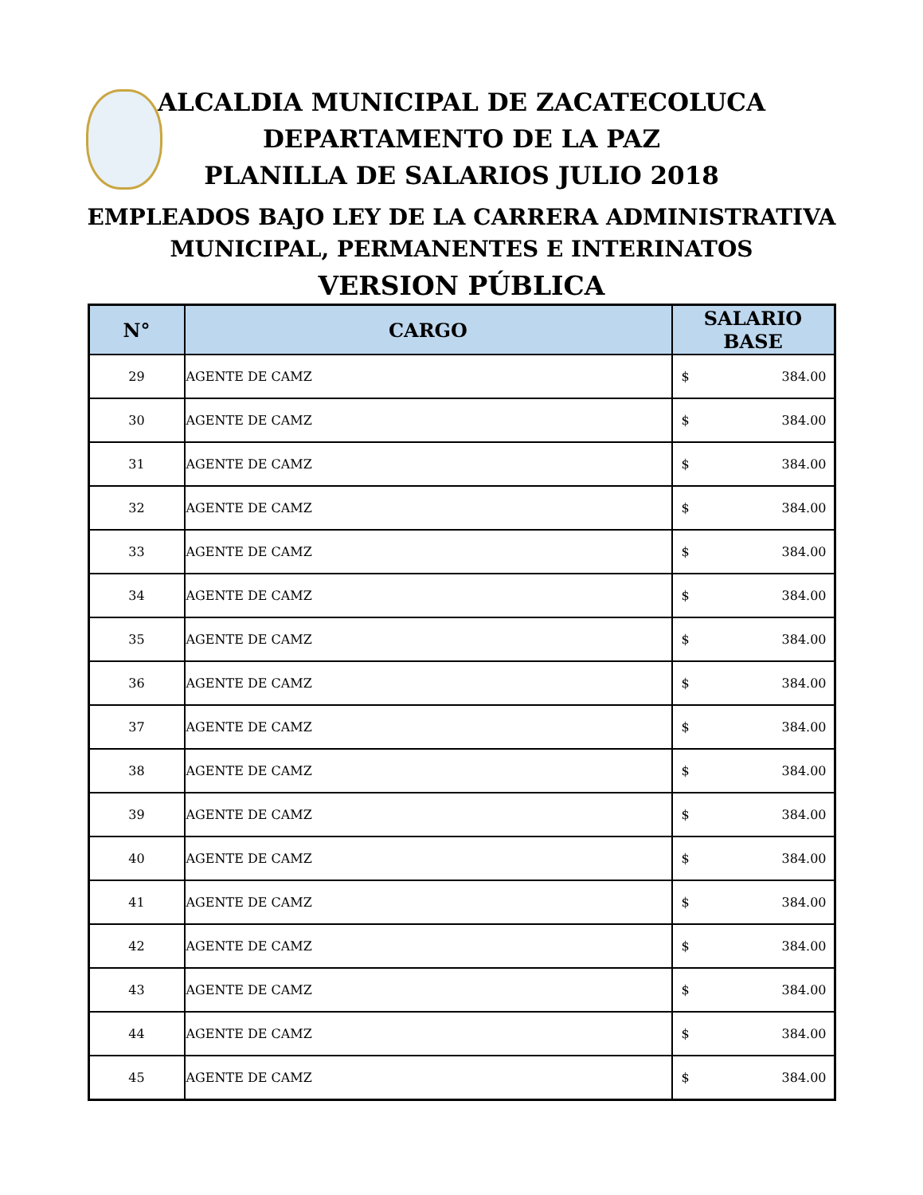ALCALDIA MUNICIPAL DE ZACATECOLUCA
DEPARTAMENTO DE LA PAZ
PLANILLA DE SALARIOS JULIO 2018
EMPLEADOS BAJO LEY DE LA CARRERA ADMINISTRATIVA
MUNICIPAL, PERMANENTES E INTERINATOS
VERSION PÚBLICA
| N° | CARGO | SALARIO BASE |
| --- | --- | --- |
| 29 | AGENTE DE CAMZ | $ 384.00 |
| 30 | AGENTE DE CAMZ | $ 384.00 |
| 31 | AGENTE DE CAMZ | $ 384.00 |
| 32 | AGENTE DE CAMZ | $ 384.00 |
| 33 | AGENTE DE CAMZ | $ 384.00 |
| 34 | AGENTE DE CAMZ | $ 384.00 |
| 35 | AGENTE DE CAMZ | $ 384.00 |
| 36 | AGENTE DE CAMZ | $ 384.00 |
| 37 | AGENTE DE CAMZ | $ 384.00 |
| 38 | AGENTE DE CAMZ | $ 384.00 |
| 39 | AGENTE DE CAMZ | $ 384.00 |
| 40 | AGENTE DE CAMZ | $ 384.00 |
| 41 | AGENTE DE CAMZ | $ 384.00 |
| 42 | AGENTE DE CAMZ | $ 384.00 |
| 43 | AGENTE DE CAMZ | $ 384.00 |
| 44 | AGENTE DE CAMZ | $ 384.00 |
| 45 | AGENTE DE CAMZ | $ 384.00 |